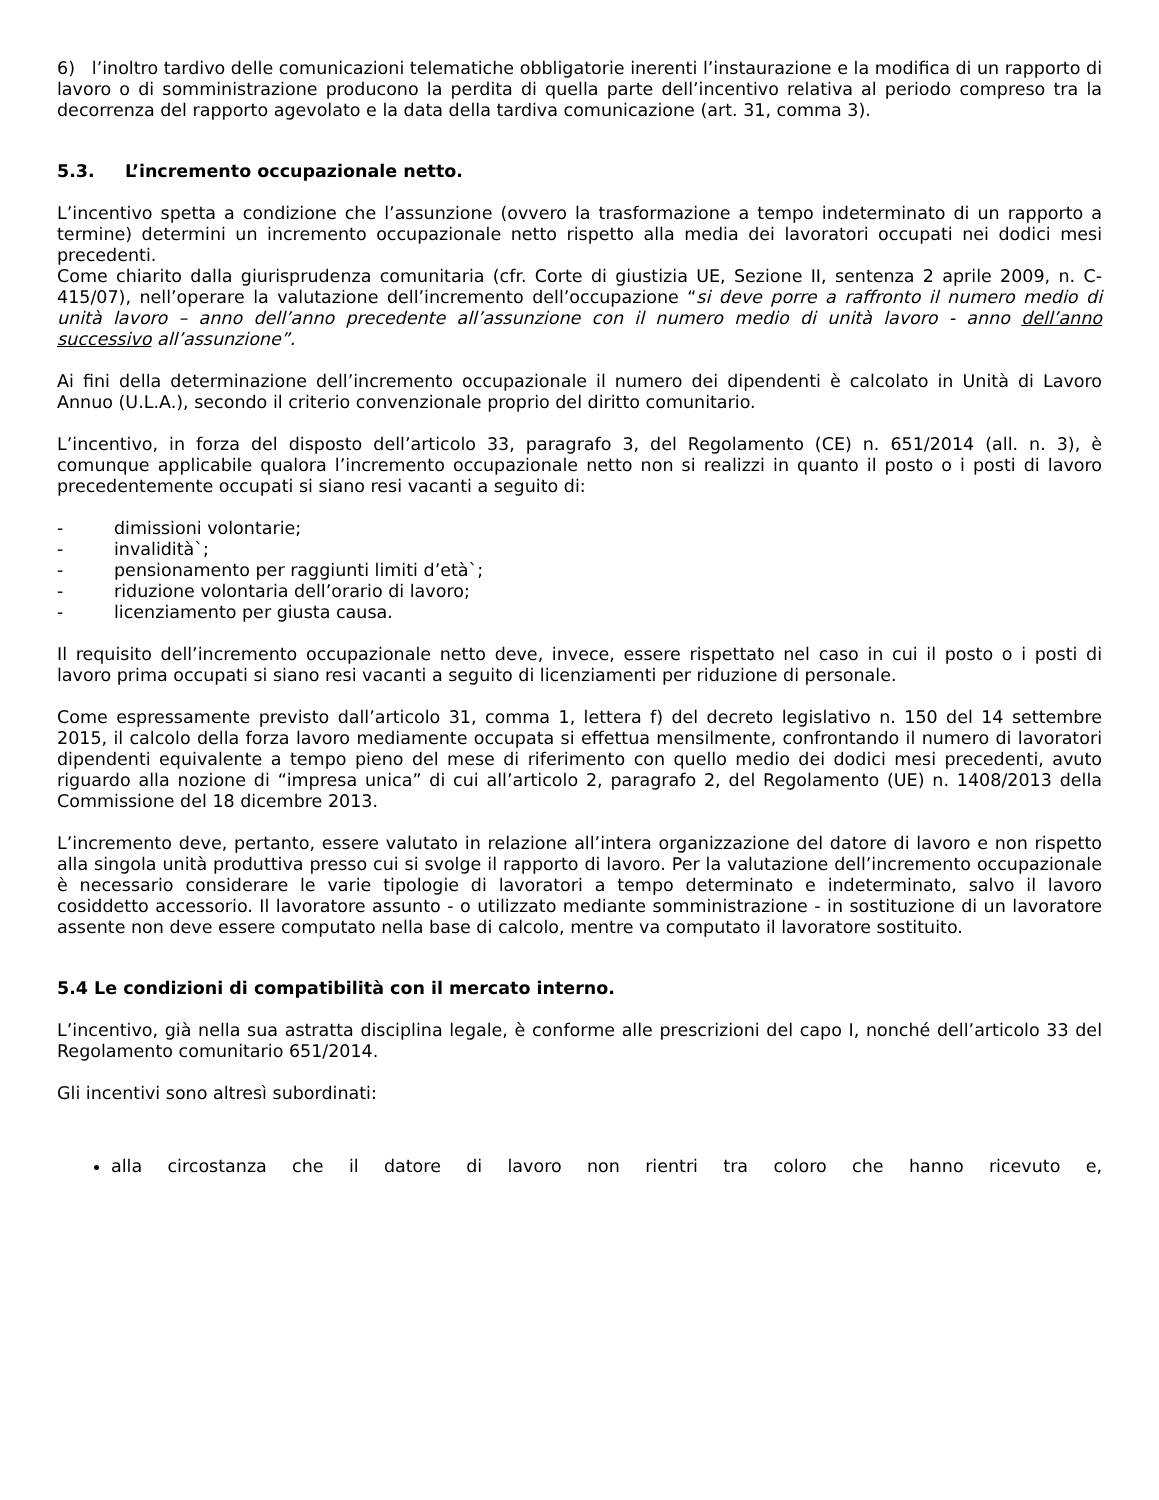6) l’inoltro tardivo delle comunicazioni telematiche obbligatorie inerenti l’instaurazione e la modifica di un rapporto di lavoro o di somministrazione producono la perdita di quella parte dell’incentivo relativa al periodo compreso tra la decorrenza del rapporto agevolato e la data della tardiva comunicazione (art. 31, comma 3).
5.3. L’incremento occupazionale netto.
L’incentivo spetta a condizione che l’assunzione (ovvero la trasformazione a tempo indeterminato di un rapporto a termine) determini un incremento occupazionale netto rispetto alla media dei lavoratori occupati nei dodici mesi precedenti.
Come chiarito dalla giurisprudenza comunitaria (cfr. Corte di giustizia UE, Sezione II, sentenza 2 aprile 2009, n. C-415/07), nell’operare la valutazione dell’incremento dell’occupazione “si deve porre a raffronto il numero medio di unità lavoro – anno dell’anno precedente all’assunzione con il numero medio di unità lavoro - anno dell’anno successivo all’assunzione”.
Ai fini della determinazione dell’incremento occupazionale il numero dei dipendenti è calcolato in Unità di Lavoro Annuo (U.L.A.), secondo il criterio convenzionale proprio del diritto comunitario.
L’incentivo, in forza del disposto dell’articolo 33, paragrafo 3, del Regolamento (CE) n. 651/2014 (all. n. 3), è comunque applicabile qualora l’incremento occupazionale netto non si realizzi in quanto il posto o i posti di lavoro precedentemente occupati si siano resi vacanti a seguito di:
- dimissioni volontarie;
- invalidità`;
- pensionamento per raggiunti limiti d’età`;
- riduzione volontaria dell’orario di lavoro;
- licenziamento per giusta causa.
Il requisito dell’incremento occupazionale netto deve, invece, essere rispettato nel caso in cui il posto o i posti di lavoro prima occupati si siano resi vacanti a seguito di licenziamenti per riduzione di personale.
Come espressamente previsto dall’articolo 31, comma 1, lettera f) del decreto legislativo n. 150 del 14 settembre 2015, il calcolo della forza lavoro mediamente occupata si effettua mensilmente, confrontando il numero di lavoratori dipendenti equivalente a tempo pieno del mese di riferimento con quello medio dei dodici mesi precedenti, avuto riguardo alla nozione di “impresa unica” di cui all’articolo 2, paragrafo 2, del Regolamento (UE) n. 1408/2013 della Commissione del 18 dicembre 2013.
L’incremento deve, pertanto, essere valutato in relazione all’intera organizzazione del datore di lavoro e non rispetto alla singola unità produttiva presso cui si svolge il rapporto di lavoro. Per la valutazione dell’incremento occupazionale è necessario considerare le varie tipologie di lavoratori a tempo determinato e indeterminato, salvo il lavoro cosiddetto accessorio. Il lavoratore assunto - o utilizzato mediante somministrazione - in sostituzione di un lavoratore assente non deve essere computato nella base di calcolo, mentre va computato il lavoratore sostituito.
5.4 Le condizioni di compatibilità con il mercato interno.
L’incentivo, già nella sua astratta disciplina legale, è conforme alle prescrizioni del capo I, nonché dell’articolo 33 del Regolamento comunitario 651/2014.
Gli incentivi sono altresì subordinati:
alla circostanza che il datore di lavoro non rientri tra coloro che hanno ricevuto e,